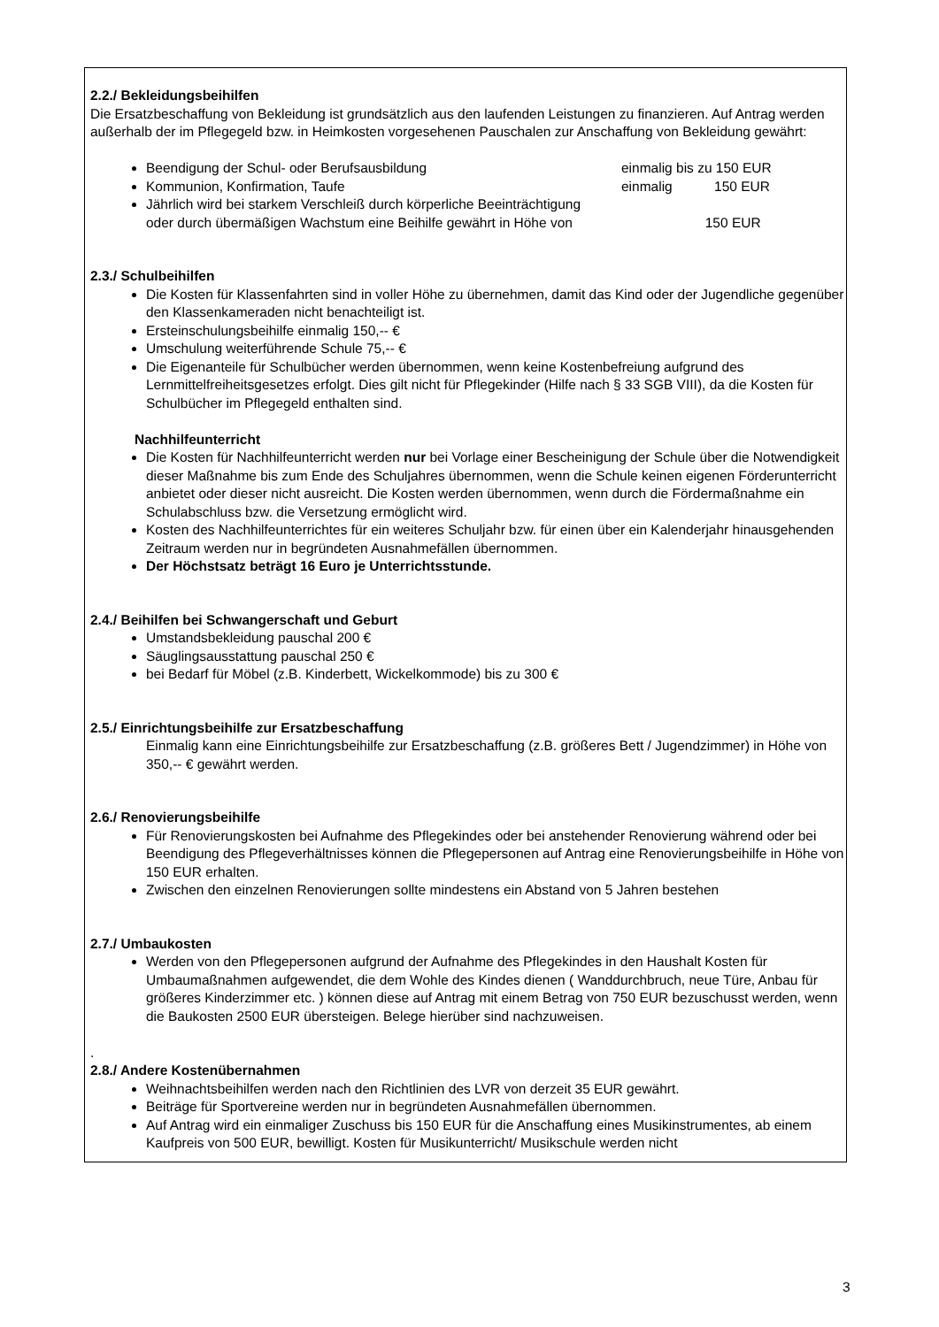2.2./ Bekleidungsbeihilfen
Die Ersatzbeschaffung von Bekleidung ist grundsätzlich aus den laufenden Leistungen zu finanzieren. Auf Antrag werden außerhalb der im Pflegegeld bzw. in Heimkosten vorgesehenen Pauschalen zur Anschaffung von Bekleidung gewährt:
Beendigung der Schul- oder Berufsausbildung einmalig bis zu 150 EUR
Kommunion, Konfirmation, Taufe einmalig 150 EUR
Jährlich wird bei starkem Verschleiß durch körperliche Beeinträchtigung
oder durch übermäßigen Wachstum eine Beihilfe gewährt in Höhe von 150 EUR
2.3./ Schulbeihilfen
Die Kosten für Klassenfahrten sind in voller Höhe zu übernehmen, damit das Kind oder der Jugendliche gegenüber den Klassenkameraden nicht benachteiligt ist.
Ersteinschulungsbeihilfe einmalig 150,-- €
Umschulung weiterführende Schule 75,-- €
Die Eigenanteile für Schulbücher werden übernommen, wenn keine Kostenbefreiung aufgrund des Lernmittelfreiheitsgesetzes erfolgt. Dies gilt nicht für Pflegekinder (Hilfe nach § 33 SGB VIII), da die Kosten für Schulbücher im Pflegegeld enthalten sind.
Nachhilfeunterricht
Die Kosten für Nachhilfeunterricht werden nur bei Vorlage einer Bescheinigung der Schule über die Notwendigkeit dieser Maßnahme bis zum Ende des Schuljahres übernommen, wenn die Schule keinen eigenen Förderunterricht anbietet oder dieser nicht ausreicht. Die Kosten werden übernommen, wenn durch die Fördermaßnahme ein Schulabschluss bzw. die Versetzung ermöglicht wird.
Kosten des Nachhilfeunterrichtes für ein weiteres Schuljahr bzw. für einen über ein Kalenderjahr hinausgehenden Zeitraum werden nur in begründeten Ausnahmefällen übernommen.
Der Höchstsatz beträgt 16 Euro je Unterrichtsstunde.
2.4./ Beihilfen bei Schwangerschaft und Geburt
Umstandsbekleidung pauschal 200 €
Säuglingsausstattung pauschal 250 €
bei Bedarf für Möbel (z.B. Kinderbett, Wickelkommode) bis zu 300 €
2.5./ Einrichtungsbeihilfe zur Ersatzbeschaffung
Einmalig kann eine Einrichtungsbeihilfe zur Ersatzbeschaffung (z.B. größeres Bett / Jugendzimmer) in Höhe von 350,-- € gewährt werden.
2.6./ Renovierungsbeihilfe
Für Renovierungskosten bei Aufnahme des Pflegekindes oder bei anstehender Renovierung während oder bei Beendigung des Pflegeverhältnisses können die Pflegepersonen auf Antrag eine Renovierungsbeihilfe in Höhe von 150 EUR erhalten.
Zwischen den einzelnen Renovierungen sollte mindestens ein Abstand von 5 Jahren bestehen
2.7./ Umbaukosten
Werden von den Pflegepersonen aufgrund der Aufnahme des Pflegekindes in den Haushalt Kosten für Umbaumaßnahmen aufgewendet, die dem Wohle des Kindes dienen ( Wanddurchbruch, neue Türe, Anbau für größeres Kinderzimmer etc. ) können diese auf Antrag mit einem Betrag von 750 EUR bezuschusst werden, wenn die Baukosten 2500 EUR übersteigen. Belege hierüber sind nachzuweisen.
.
2.8./ Andere Kostenübernahmen
Weihnachtsbeihilfen werden nach den Richtlinien des LVR von derzeit 35 EUR gewährt.
Beiträge für Sportvereine werden nur in begründeten Ausnahmefällen übernommen.
Auf Antrag wird ein einmaliger Zuschuss bis 150 EUR für die Anschaffung eines Musikinstrumentes, ab einem Kaufpreis von 500 EUR, bewilligt. Kosten für Musikunterricht/ Musikschule werden nicht
3